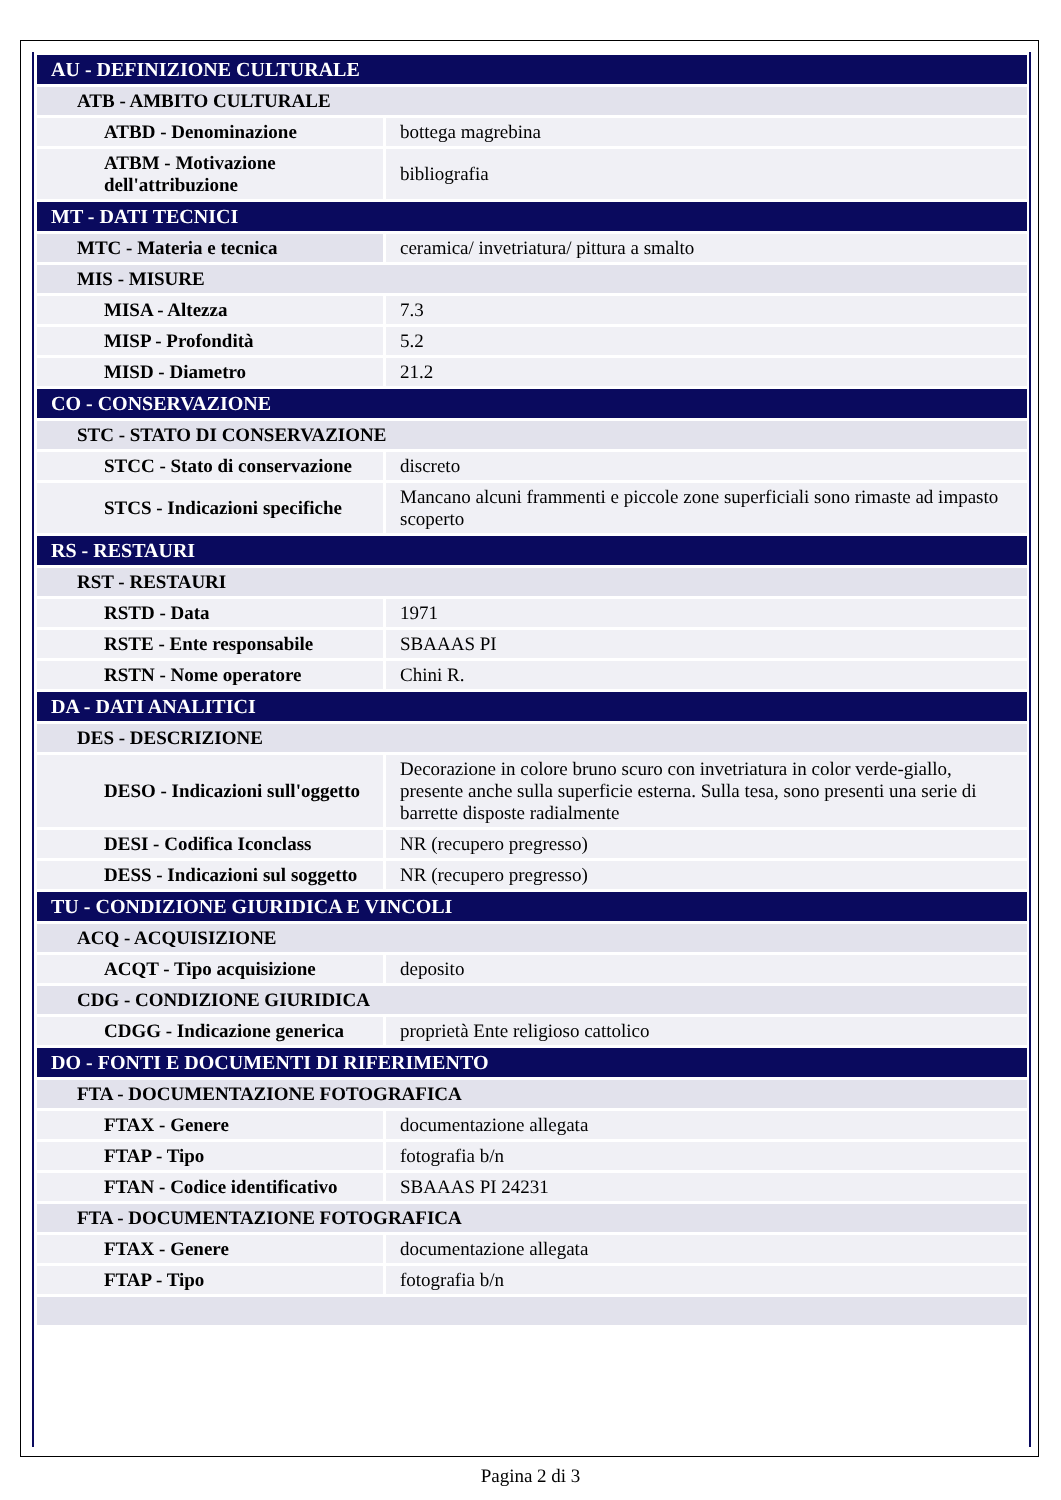| AU - DEFINIZIONE CULTURALE | |
| ATB - AMBITO CULTURALE | |
| ATBD - Denominazione | bottega magrebina |
| ATBM - Motivazione dell'attribuzione | bibliografia |
| MT - DATI TECNICI | |
| MTC - Materia e tecnica | ceramica/ invetriatura/ pittura a smalto |
| MIS - MISURE | |
| MISA - Altezza | 7.3 |
| MISP - Profondità | 5.2 |
| MISD - Diametro | 21.2 |
| CO - CONSERVAZIONE | |
| STC - STATO DI CONSERVAZIONE | |
| STCC - Stato di conservazione | discreto |
| STCS - Indicazioni specifiche | Mancano alcuni frammenti e piccole zone superficiali sono rimaste ad impasto scoperto |
| RS - RESTAURI | |
| RST - RESTAURI | |
| RSTD - Data | 1971 |
| RSTE - Ente responsabile | SBAAAS PI |
| RSTN - Nome operatore | Chini R. |
| DA - DATI ANALITICI | |
| DES - DESCRIZIONE | |
| DESO - Indicazioni sull'oggetto | Decorazione in colore bruno scuro con invetriatura in color verde-giallo, presente anche sulla superficie esterna. Sulla tesa, sono presenti una serie di barrette disposte radialmente |
| DESI - Codifica Iconclass | NR (recupero pregresso) |
| DESS - Indicazioni sul soggetto | NR (recupero pregresso) |
| TU - CONDIZIONE GIURIDICA E VINCOLI | |
| ACQ - ACQUISIZIONE | |
| ACQT - Tipo acquisizione | deposito |
| CDG - CONDIZIONE GIURIDICA | |
| CDGG - Indicazione generica | proprietà Ente religioso cattolico |
| DO - FONTI E DOCUMENTI DI RIFERIMENTO | |
| FTA - DOCUMENTAZIONE FOTOGRAFICA | |
| FTAX - Genere | documentazione allegata |
| FTAP - Tipo | fotografia b/n |
| FTAN - Codice identificativo | SBAAAS PI 24231 |
| FTA - DOCUMENTAZIONE FOTOGRAFICA | |
| FTAX - Genere | documentazione allegata |
| FTAP - Tipo | fotografia b/n |
Pagina 2 di 3